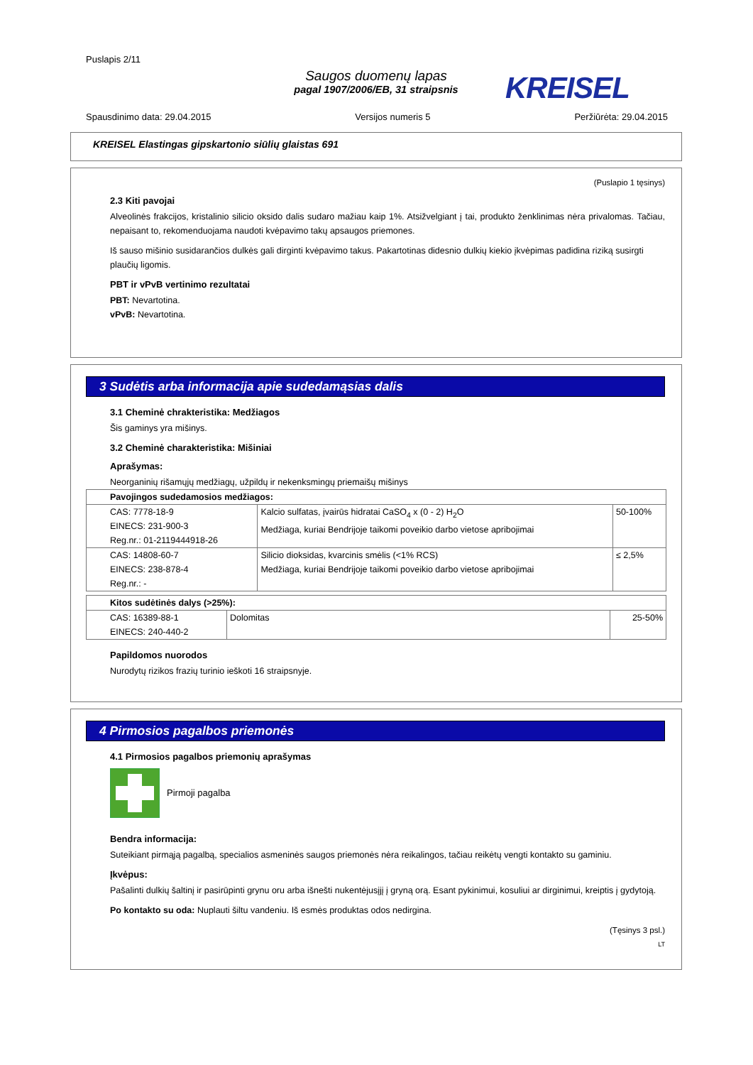Puslapis 2/11
Saugos duomenų lapas
pagal 1907/2006/EB, 31 straipsnis
KREISEL
Spausdinimo data: 29.04.2015 Versijos numeris 5 Peržiūrėta: 29.04.2015
KREISEL Elastingas gipskartonio siūlių glaistas 691
(Puslapio 1 tęsinys)
2.3 Kiti pavojai
Alveolinės frakcijos, kristalinio silicio oksido dalis sudaro mažiau kaip 1%. Atsižvelgiant į tai, produkto ženklinimas nėra privalomas. Tačiau, nepaisant to, rekomenduojama naudoti kvėpavimo takų apsaugos priemones.
Iš sauso mišinio susidarančios dulkės gali dirginti kvėpavimo takus. Pakartotinas didesnio dulkių kiekio įkvėpimas padidina riziką susirgti plaučių ligomis.
PBT ir vPvB vertinimo rezultatai
PBT: Nevartotina.
vPvB: Nevartotina.
3 Sudėtis arba informacija apie sudedamąsias dalis
3.1 Cheminė chrakteristika: Medžiagos
Šis gaminys yra mišinys.
3.2 Cheminė charakteristika: Mišiniai
Aprašymas:
Neorganinių rišamųjų medžiagų, užpildų ir nekenksmingų priemaišų mišinys
| Pavojingos sudedamosios medžiagos: | | |
| CAS: 7778-18-9 EINECS: 231-900-3 Reg.nr.: 01-2119444918-26 | Kalcio sulfatas, įvairūs hidratai CaSO<sub>4</sub> x (0 - 2) H<sub>2</sub>O Medžiaga, kuriai Bendrijoje taikomi poveikio darbo vietose apribojimai | 50-100% |
| CAS: 14808-60-7 EINECS: 238-878-4 Reg.nr.: - | Silicio dioksidas, kvarcinis smėlis (<1% RCS) Medžiaga, kuriai Bendrijoje taikomi poveikio darbo vietose apribojimai | ≤ 2,5% |
| Kitos sudėtinės dalys (>25%): | | |
| CAS: 16389-88-1 EINECS: 240-440-2 | Dolomitas | 25-50% |
Papildomos nuorodos
Nurodytų rizikos frazių turinio ieškoti 16 straipsnyje.
4 Pirmosios pagalbos priemonės
4.1 Pirmosios pagalbos priemonių aprašymas
Pirmoji pagalba
Bendra informacija:
Suteikiant pirmąją pagalbą, specialios asmeninės saugos priemonės nėra reikalingos, tačiau reikėtų vengti kontakto su gaminiu.
Įkvėpus:
Pašalinti dulkių šaltinį ir pasirūpinti grynu oru arba išnešti nukentėjusįjį į gryną orą. Esant pykinimui, kosuliui ar dirginimui, kreiptis į gydytoją.
Po kontakto su oda: Nuplauti šiltu vandeniu. Iš esmės produktas odos nedirgina.
(Tęsinys 3 psl.)
LT